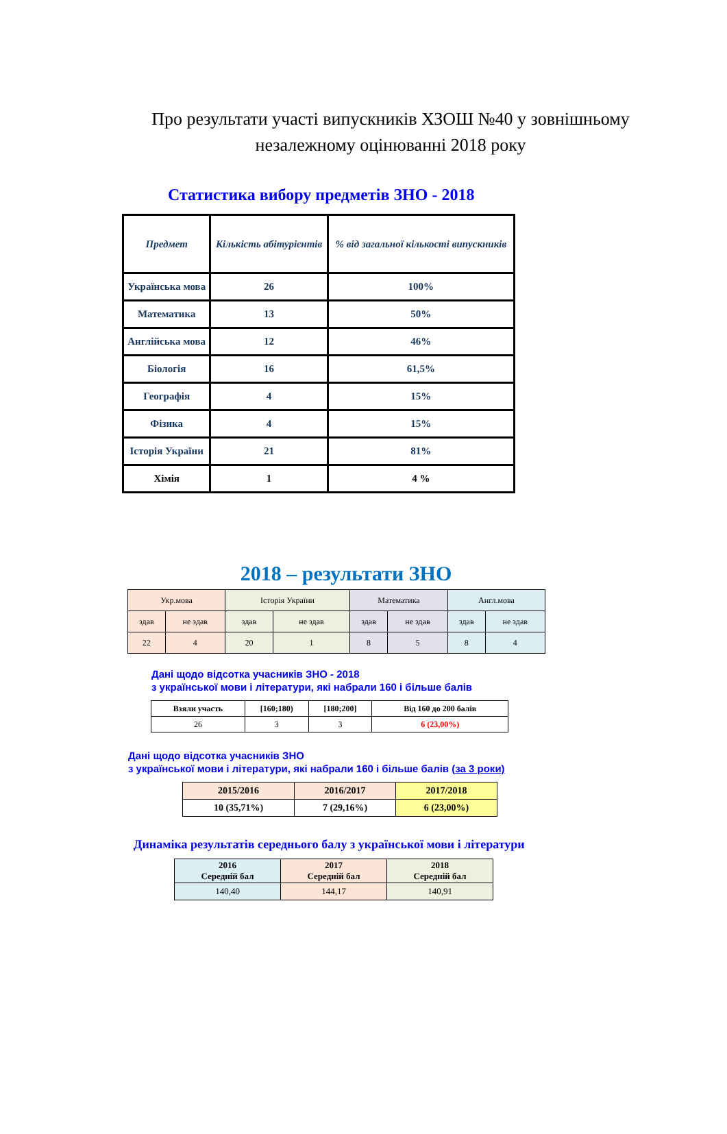Про результати участі випускників ХЗОШ №40 у зовнішньому незалежному оцінюванні 2018 року
Статистика вибору предметів ЗНО - 2018
| Предмет | Кількість абітурієнтів | % від загальної кількості випускників |
| --- | --- | --- |
| Українська мова | 26 | 100% |
| Математика | 13 | 50% |
| Англійська мова | 12 | 46% |
| Біологія | 16 | 61,5% |
| Географія | 4 | 15% |
| Фізика | 4 | 15% |
| Історія України | 21 | 81% |
| Хімія | 1 | 4 % |
2018 – результати ЗНО
| Укр.мова | | Історія України | | Математика | | Англ.мова | |
| здав | не здав | здав | не здав | здав | не здав | здав | не здав |
| 22 | 4 | 20 | 1 | 8 | 5 | 8 | 4 |
Дані щодо відсотка учасників ЗНО - 2018
з української мови і літератури, які набрали 160 і більше балів
| Взяли участь | [160;180) | [180;200] | Від 160 до 200 балів |
| --- | --- | --- | --- |
| 26 | 3 | 3 | 6 (23,00%) |
Дані щодо відсотка учасників ЗНО
з української мови і літератури, які набрали 160 і більше балів (за 3 роки)
| 2015/2016 | 2016/2017 | 2017/2018 |
| 10 (35,71%) | 7 (29,16%) | 6 (23,00%) |
Динаміка результатів середнього балу з української мови і літератури
| 2016 Середній бал | 2017 Середній бал | 2018 Середній бал |
| 140,40 | 144,17 | 140,91 |